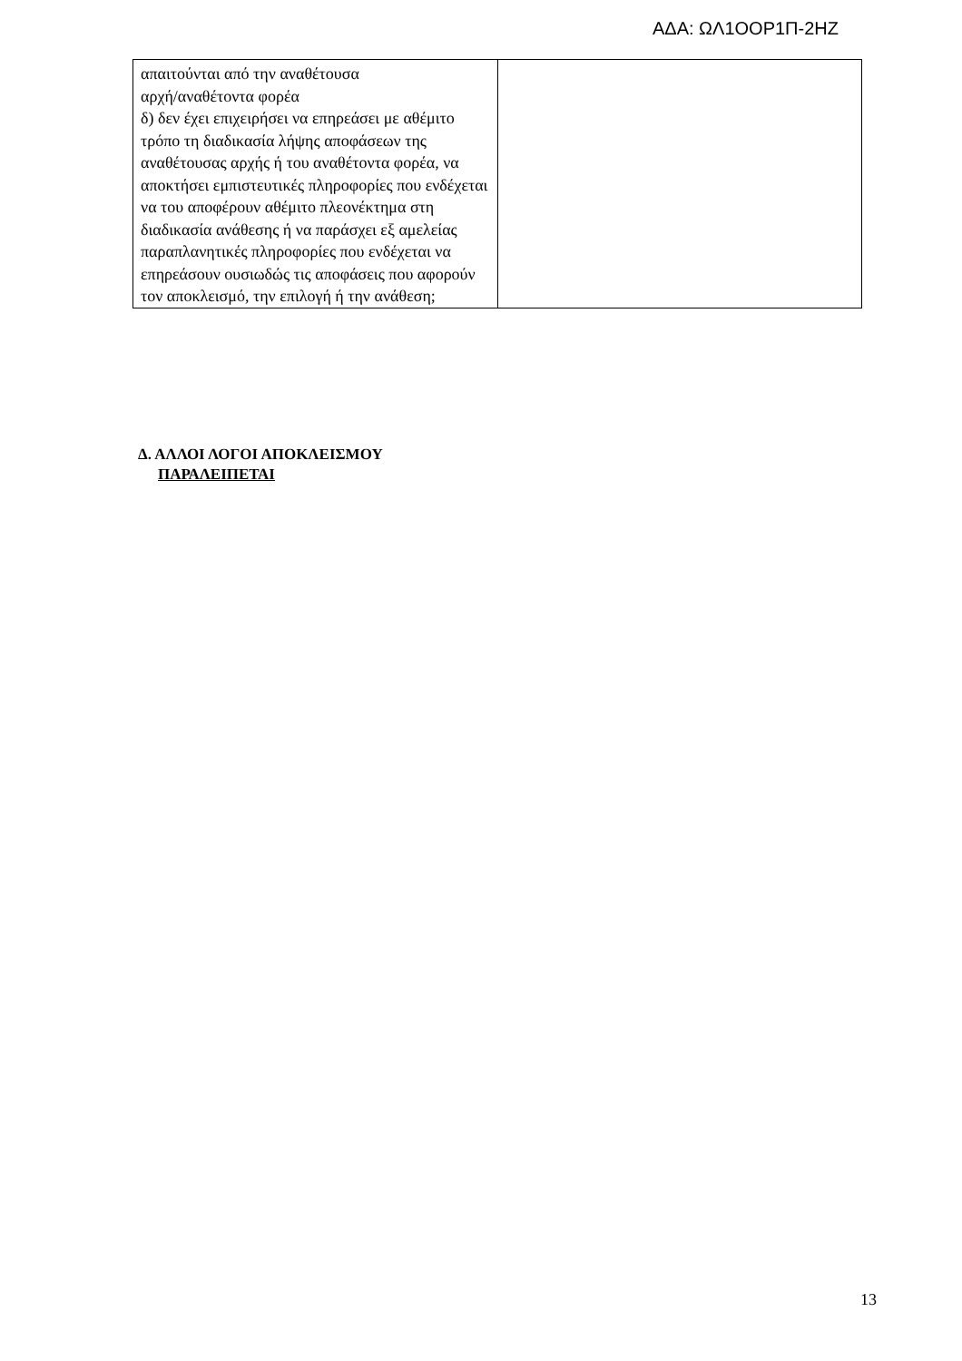ΑΔΑ: ΩΛ1ΟΟΡ1Π-2ΗΖ
| απαιτούνται από την αναθέτουσα αρχή/αναθέτοντα φορέα δ) δεν έχει επιχειρήσει να επηρεάσει με αθέμιτο τρόπο τη διαδικασία λήψης αποφάσεων της αναθέτουσας αρχής ή του αναθέτοντα φορέα, να αποκτήσει εμπιστευτικές πληροφορίες που ενδέχεται να του αποφέρουν αθέμιτο πλεονέκτημα στη διαδικασία ανάθεσης ή να παράσχει εξ αμελείας παραπλανητικές πληροφορίες που ενδέχεται να επηρεάσουν ουσιωδώς τις αποφάσεις που αφορούν τον αποκλεισμό, την επιλογή ή την ανάθεση; | |
Δ. ΑΛΛΟΙ ΛΟΓΟΙ ΑΠΟΚΛΕΙΣΜΟΥ
ΠΑΡΑΛΕΙΠΕΤΑΙ
13